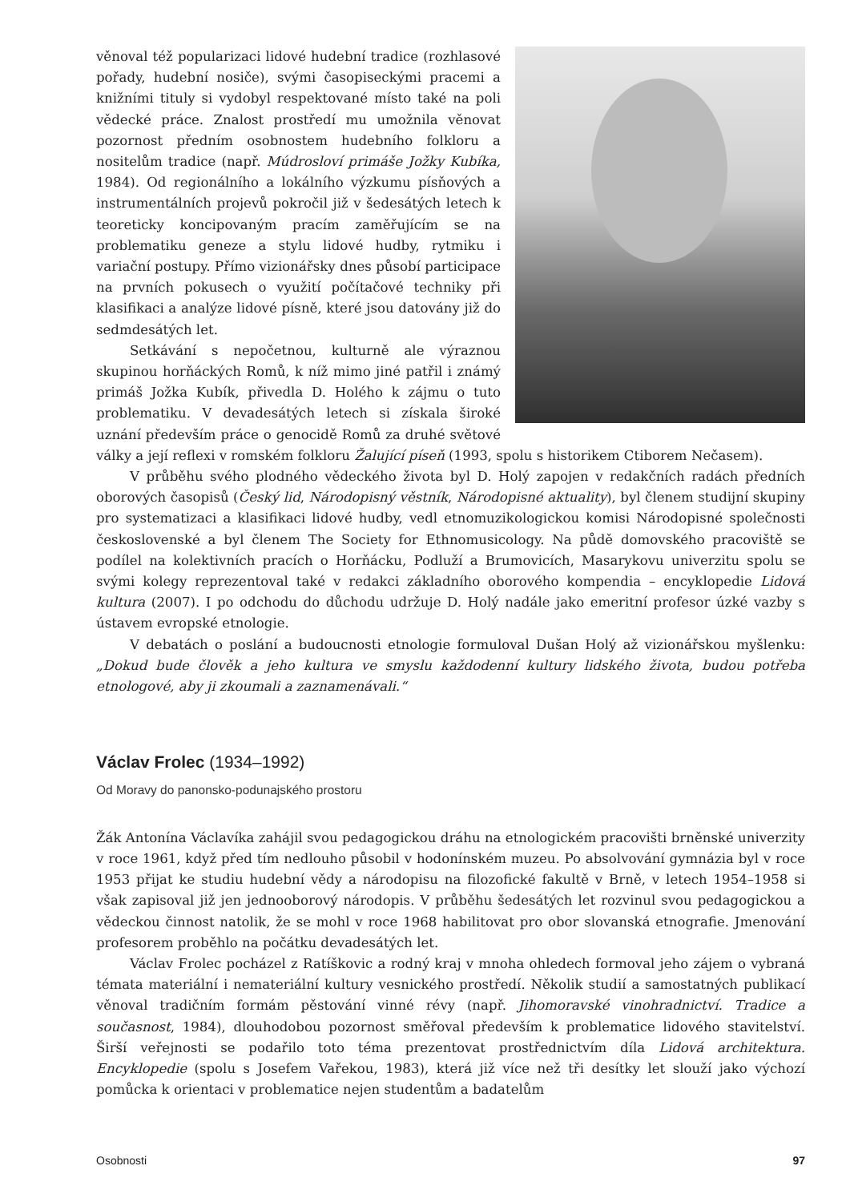věnoval též popularizaci lidové hudební tradice (rozhlasové pořady, hudební nosiče), svými časopiseckými pracemi a knižními tituly si vydobyl respektované místo také na poli vědecké práce. Znalost prostředí mu umožnila věnovat pozornost předním osobnostem hudebního folkloru a nositelům tradice (např. Múdrosloví primáše Jožky Kubíka, 1984). Od regionálního a lokálního výzkumu písňových a instrumentálních projevů pokročil již v šedesátých letech k teoreticky koncipovaným pracím zaměřujícím se na problematiku geneze a stylu lidové hudby, rytmiku i variační postupy. Přímo vizionářsky dnes působí participace na prvních pokusech o využití počítačové techniky při klasifikaci a analýze lidové písně, které jsou datovány již do sedmdesátých let.
Setkávání s nepočetnou, kulturně ale výraznou skupinou horňáckých Romů, k níž mimo jiné patřil i známý primáš Jožka Kubík, přivedla D. Holého k zájmu o tuto problematiku. V devadesátých letech si získala široké uznání především práce o genocidě Romů za druhé světové války a její reflexi v romském folkloru Žalující píseň (1993, spolu s historikem Ctiborem Nečasem).
V průběhu svého plodného vědeckého života byl D. Holý zapojen v redakčních radách předních oborových časopisů (Český lid, Národopisný věstník, Národopisné aktuality), byl členem studijní skupiny pro systematizaci a klasifikaci lidové hudby, vedl etnomuzikologickou komisi Národopisné společnosti československé a byl členem The Society for Ethnomusicology. Na půdě domovského pracoviště se podílel na kolektivních pracích o Horňácku, Podluží a Brumovicích, Masarykovu univerzitu spolu se svými kolegy reprezentoval také v redakci základního oborového kompendia – encyklopedie Lidová kultura (2007). I po odchodu do důchodu udržuje D. Holý nadále jako emeritní profesor úzké vazby s ústavem evropské etnologie.
V debatách o poslání a budoucnosti etnologie formuloval Dušan Holý až vizionářskou myšlenku: „Dokud bude člověk a jeho kultura ve smyslu každodenní kultury lidského života, budou potřeba etnologové, aby ji zkoumali a zaznamenávali.“
Václav Frolec (1934–1992)
Od Moravy do panonsko-podunajského prostoru
Žák Antonína Václavíka zahájil svou pedagogickou dráhu na etnologickém pracovišti brněnské univerzity v roce 1961, když před tím nedlouho působil v hodonínském muzeu. Po absolvování gymnázia byl v roce 1953 přijat ke studiu hudební vědy a národopisu na filozofické fakultě v Brně, v letech 1954–1958 si však zapisoval již jen jednooborový národopis. V průběhu šedesátých let rozvinul svou pedagogickou a vědeckou činnost natolik, že se mohl v roce 1968 habilitovat pro obor slovanská etnografie. Jmenování profesorem proběhlo na počátku devadesátých let.
Václav Frolec pocházel z Ratíškovic a rodný kraj v mnoha ohledech formoval jeho zájem o vybraná témata materiální i nemateriální kultury vesnického prostředí. Několik studií a samostatných publikací věnoval tradičním formám pěstování vinné révy (např. Jihomoravské vinohradnictví. Tradice a současnost, 1984), dlouhodobou pozornost směřoval především k problematice lidového stavitelství. Širší veřejnosti se podařilo toto téma prezentovat prostřednictvím díla Lidová architektura. Encyklopedie (spolu s Josefem Vařekou, 1983), která již více než tři desítky let slouží jako výchozí pomůcka k orientaci v problematice nejen studentům a badatelům
Osobnosti 97